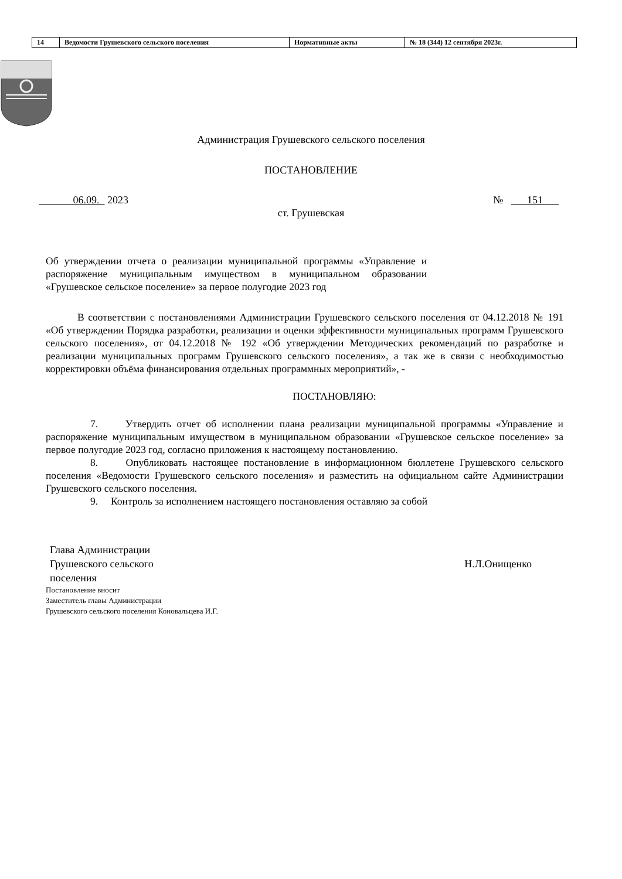| 14 | Ведомости Грушевского сельского поселения | Нормативные акты | № 18 (344) 12 сентября 2023г. |
Администрация Грушевского сельского поселения
ПОСТАНОВЛЕНИЕ
06.09. 2023 № 151
ст. Грушевская
Об утверждении отчета о реализации муниципальной программы «Управление и распоряжение муниципальным имуществом в муниципальном образовании «Грушевское сельское поселение» за первое полугодие 2023 год
В соответствии с постановлениями Администрации Грушевского сельского поселения от 04.12.2018 № 191 «Об утверждении Порядка разработки, реализации и оценки эффективности муниципальных программ Грушевского сельского поселения», от 04.12.2018 № 192 «Об утверждении Методических рекомендаций по разработке и реализации муниципальных программ Грушевского сельского поселения», а так же в связи с необходимостью корректировки объёма финансирования отдельных программных мероприятий», -
ПОСТАНОВЛЯЮ:
7. Утвердить отчет об исполнении плана реализации муниципальной программы «Управление и распоряжение муниципальным имуществом в муниципальном образовании «Грушевское сельское поселение» за первое полугодие 2023 год, согласно приложения к настоящему постановлению.
8. Опубликовать настоящее постановление в информационном бюллетене Грушевского сельского поселения «Ведомости Грушевского сельского поселения» и разместить на официальном сайте Администрации Грушевского сельского поселения.
9. Контроль за исполнением настоящего постановления оставляю за собой
Глава Администрации
Грушевского сельского
поселения
Н.Л.Онищенко
Постановление вносит
Заместитель главы Администрации
Грушевского сельского поселения Коновальцева И.Г.